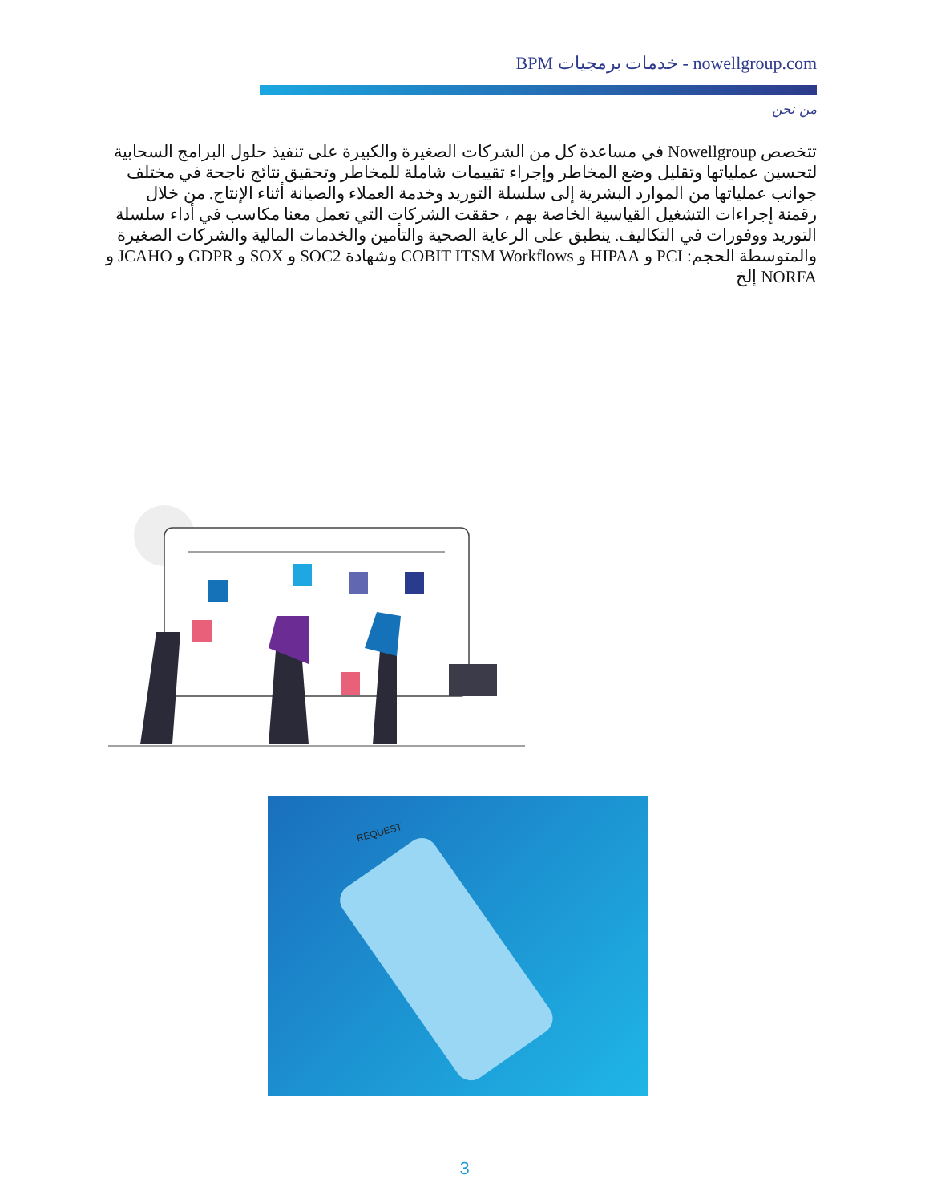BPM خدمات برمجيات - nowellgroup.com
من نحن
تتخصص Nowellgroup في مساعدة كل من الشركات الصغيرة والكبيرة على تنفيذ حلول البرامج السحابية لتحسين عملياتها وتقليل وضع المخاطر وإجراء تقييمات شاملة للمخاطر وتحقيق نتائج ناجحة في مختلف جوانب عملياتها من الموارد البشرية إلى سلسلة التوريد وخدمة العملاء والصيانة أثناء الإنتاج. من خلال رقمنة إجراءات التشغيل القياسية الخاصة بهم ، حققت الشركات التي تعمل معنا مكاسب في أداء سلسلة التوريد ووفورات في التكاليف. ينطبق على الرعاية الصحية والتأمين والخدمات المالية والشركات الصغيرة والمتوسطة الحجم: PCI و HIPAA و COBIT ITSM Workflows وشهادة SOC2 و SOX و GDPR و JCAHO و NORFA إلخ
REQUEST
3